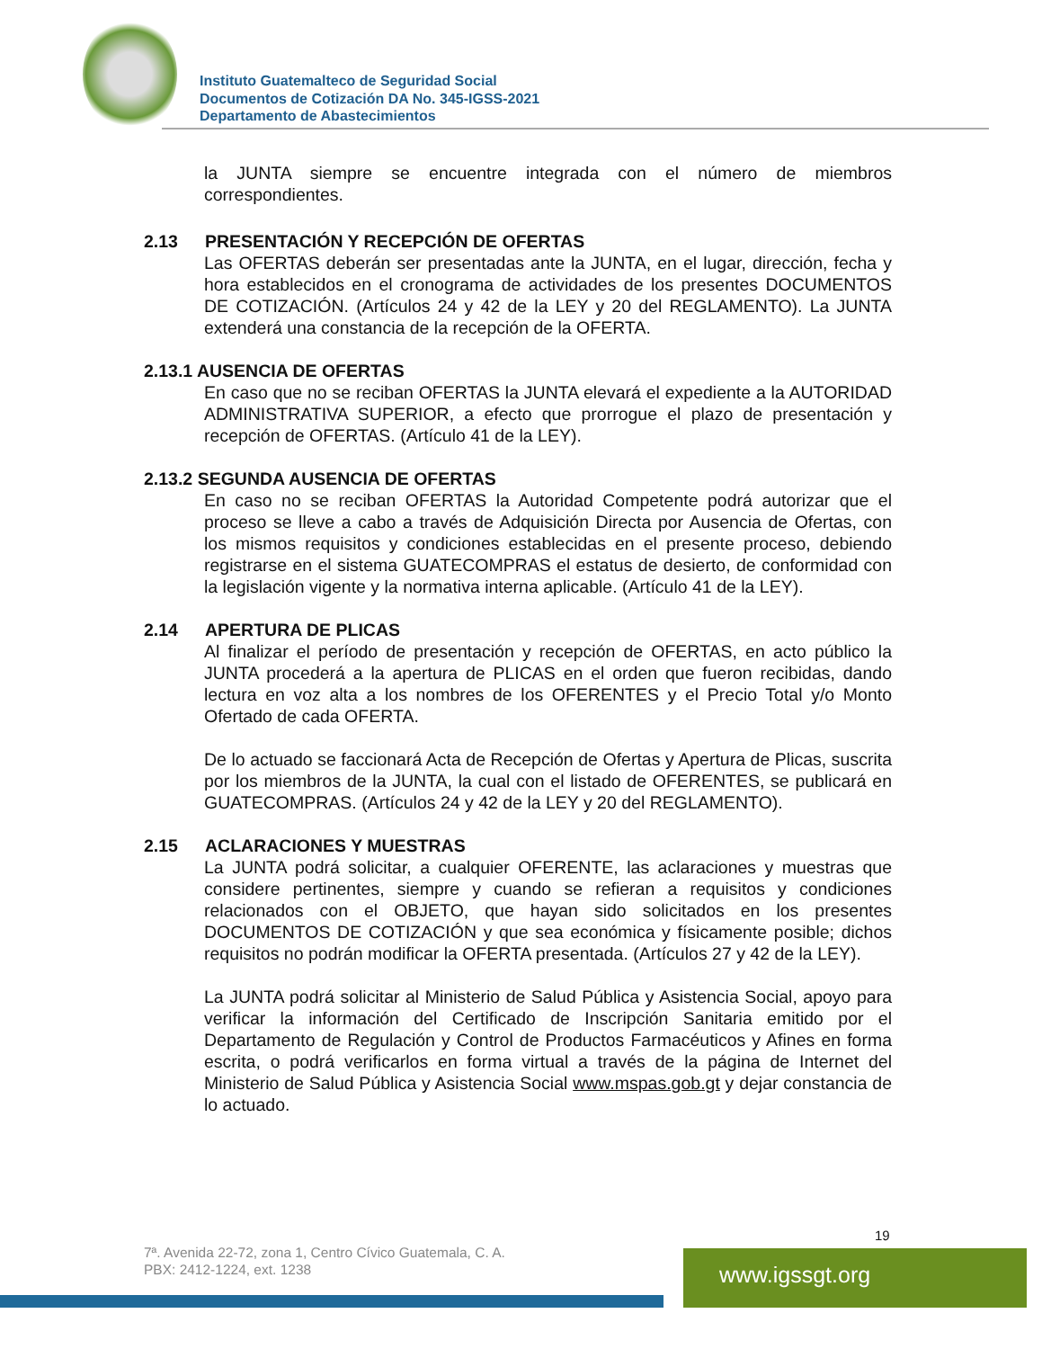Instituto Guatemalteco de Seguridad Social
Documentos de Cotización DA No. 345-IGSS-2021
Departamento de Abastecimientos
la JUNTA siempre se encuentre integrada con el número de miembros correspondientes.
2.13 PRESENTACIÓN Y RECEPCIÓN DE OFERTAS
Las OFERTAS deberán ser presentadas ante la JUNTA, en el lugar, dirección, fecha y hora establecidos en el cronograma de actividades de los presentes DOCUMENTOS DE COTIZACIÓN. (Artículos 24 y 42 de la LEY y 20 del REGLAMENTO). La JUNTA extenderá una constancia de la recepción de la OFERTA.
2.13.1 AUSENCIA DE OFERTAS
En caso que no se reciban OFERTAS la JUNTA elevará el expediente a la AUTORIDAD ADMINISTRATIVA SUPERIOR, a efecto que prorrogue el plazo de presentación y recepción de OFERTAS. (Artículo 41 de la LEY).
2.13.2 SEGUNDA AUSENCIA DE OFERTAS
En caso no se reciban OFERTAS la Autoridad Competente podrá autorizar que el proceso se lleve a cabo a través de Adquisición Directa por Ausencia de Ofertas, con los mismos requisitos y condiciones establecidas en el presente proceso, debiendo registrarse en el sistema GUATECOMPRAS el estatus de desierto, de conformidad con la legislación vigente y la normativa interna aplicable. (Artículo 41 de la LEY).
2.14 APERTURA DE PLICAS
Al finalizar el período de presentación y recepción de OFERTAS, en acto público la JUNTA procederá a la apertura de PLICAS en el orden que fueron recibidas, dando lectura en voz alta a los nombres de los OFERENTES y el Precio Total y/o Monto Ofertado de cada OFERTA.
De lo actuado se faccionará Acta de Recepción de Ofertas y Apertura de Plicas, suscrita por los miembros de la JUNTA, la cual con el listado de OFERENTES, se publicará en GUATECOMPRAS. (Artículos 24 y 42 de la LEY y 20 del REGLAMENTO).
2.15 ACLARACIONES Y MUESTRAS
La JUNTA podrá solicitar, a cualquier OFERENTE, las aclaraciones y muestras que considere pertinentes, siempre y cuando se refieran a requisitos y condiciones relacionados con el OBJETO, que hayan sido solicitados en los presentes DOCUMENTOS DE COTIZACIÓN y que sea económica y físicamente posible; dichos requisitos no podrán modificar la OFERTA presentada. (Artículos 27 y 42 de la LEY).
La JUNTA podrá solicitar al Ministerio de Salud Pública y Asistencia Social, apoyo para verificar la información del Certificado de Inscripción Sanitaria emitido por el Departamento de Regulación y Control de Productos Farmacéuticos y Afines en forma escrita, o podrá verificarlos en forma virtual a través de la página de Internet del Ministerio de Salud Pública y Asistencia Social www.mspas.gob.gt y dejar constancia de lo actuado.
19
7ª. Avenida 22-72, zona 1, Centro Cívico Guatemala, C. A.
PBX: 2412-1224, ext. 1238
www.igssgt.org